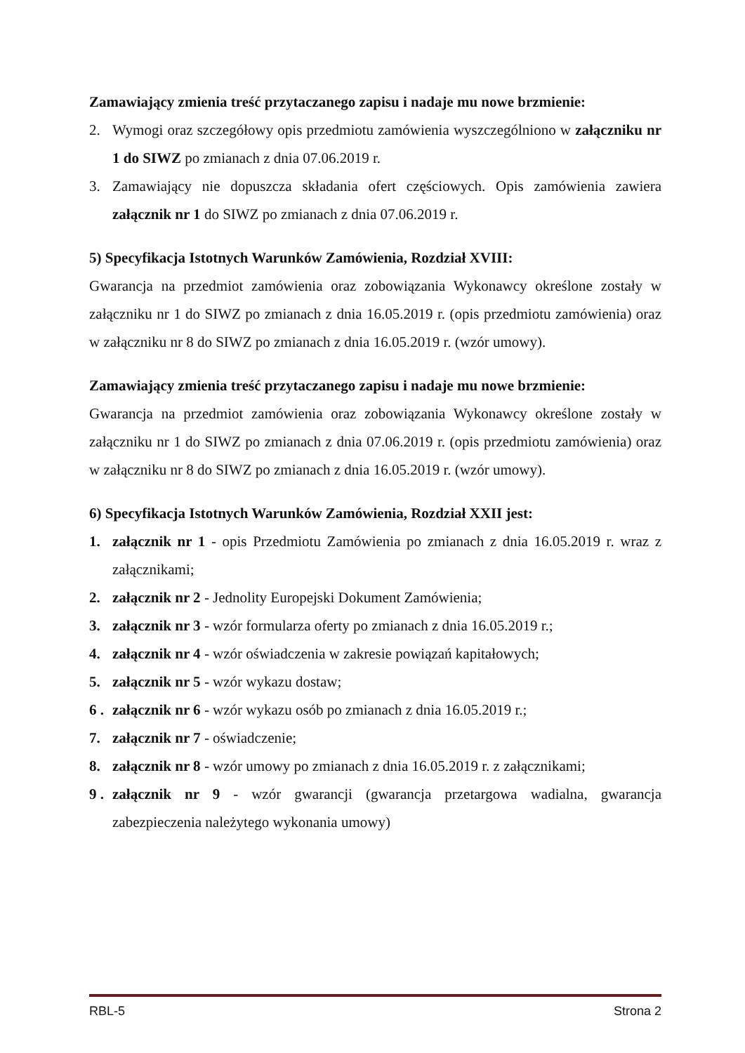Zamawiający zmienia treść przytaczanego zapisu i nadaje mu nowe brzmienie:
2. Wymogi oraz szczegółowy opis przedmiotu zamówienia wyszczególniono w załączniku nr 1 do SIWZ po zmianach z dnia 07.06.2019 r.
3. Zamawiający nie dopuszcza składania ofert częściowych. Opis zamówienia zawiera załącznik nr 1 do SIWZ po zmianach z dnia 07.06.2019 r.
5) Specyfikacja Istotnych Warunków Zamówienia, Rozdział XVIII:
Gwarancja na przedmiot zamówienia oraz zobowiązania Wykonawcy określone zostały w załączniku nr 1 do SIWZ po zmianach z dnia 16.05.2019 r. (opis przedmiotu zamówienia) oraz w załączniku nr 8 do SIWZ po zmianach z dnia 16.05.2019 r. (wzór umowy).
Zamawiający zmienia treść przytaczanego zapisu i nadaje mu nowe brzmienie:
Gwarancja na przedmiot zamówienia oraz zobowiązania Wykonawcy określone zostały w załączniku nr 1 do SIWZ po zmianach z dnia 07.06.2019 r. (opis przedmiotu zamówienia) oraz w załączniku nr 8 do SIWZ po zmianach z dnia 16.05.2019 r. (wzór umowy).
6) Specyfikacja Istotnych Warunków Zamówienia, Rozdział XXII jest:
1. załącznik nr 1 - opis Przedmiotu Zamówienia po zmianach z dnia 16.05.2019 r. wraz z załącznikami;
2. załącznik nr 2 - Jednolity Europejski Dokument Zamówienia;
3. załącznik nr 3 - wzór formularza oferty po zmianach z dnia 16.05.2019 r.;
4. załącznik nr 4 - wzór oświadczenia w zakresie powiązań kapitałowych;
5. załącznik nr 5 - wzór wykazu dostaw;
6 . załącznik nr 6 - wzór wykazu osób po zmianach z dnia 16.05.2019 r.;
7. załącznik nr 7 - oświadczenie;
8. załącznik nr 8 - wzór umowy po zmianach z dnia 16.05.2019 r. z załącznikami;
9 . załącznik nr 9 - wzór gwarancji (gwarancja przetargowa wadialna, gwarancja zabezpieczenia należytego wykonania umowy)
RBL-5 Strona 2